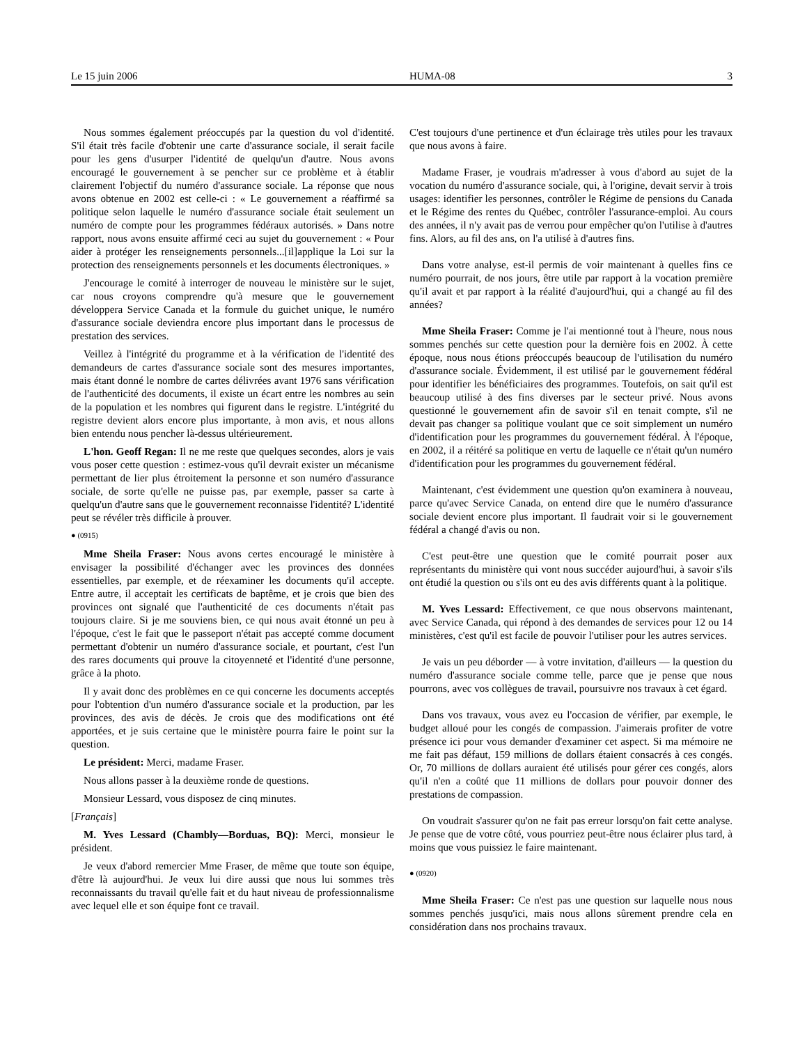Le 15 juin 2006 HUMA-08 3
Nous sommes également préoccupés par la question du vol d'identité. S'il était très facile d'obtenir une carte d'assurance sociale, il serait facile pour les gens d'usurper l'identité de quelqu'un d'autre. Nous avons encouragé le gouvernement à se pencher sur ce problème et à établir clairement l'objectif du numéro d'assurance sociale. La réponse que nous avons obtenue en 2002 est celle-ci : « Le gouvernement a réaffirmé sa politique selon laquelle le numéro d'assurance sociale était seulement un numéro de compte pour les programmes fédéraux autorisés. » Dans notre rapport, nous avons ensuite affirmé ceci au sujet du gouvernement : « Pour aider à protéger les renseignements personnels...[il]applique la Loi sur la protection des renseignements personnels et les documents électroniques. »
J'encourage le comité à interroger de nouveau le ministère sur le sujet, car nous croyons comprendre qu'à mesure que le gouvernement développera Service Canada et la formule du guichet unique, le numéro d'assurance sociale deviendra encore plus important dans le processus de prestation des services.
Veillez à l'intégrité du programme et à la vérification de l'identité des demandeurs de cartes d'assurance sociale sont des mesures importantes, mais étant donné le nombre de cartes délivrées avant 1976 sans vérification de l'authenticité des documents, il existe un écart entre les nombres au sein de la population et les nombres qui figurent dans le registre. L'intégrité du registre devient alors encore plus importante, à mon avis, et nous allons bien entendu nous pencher là-dessus ultérieurement.
L'hon. Geoff Regan: Il ne me reste que quelques secondes, alors je vais vous poser cette question : estimez-vous qu'il devrait exister un mécanisme permettant de lier plus étroitement la personne et son numéro d'assurance sociale, de sorte qu'elle ne puisse pas, par exemple, passer sa carte à quelqu'un d'autre sans que le gouvernement reconnaisse l'identité? L'identité peut se révéler très difficile à prouver.
● (0915)
Mme Sheila Fraser: Nous avons certes encouragé le ministère à envisager la possibilité d'échanger avec les provinces des données essentielles, par exemple, et de réexaminer les documents qu'il accepte. Entre autre, il acceptait les certificats de baptême, et je crois que bien des provinces ont signalé que l'authenticité de ces documents n'était pas toujours claire. Si je me souviens bien, ce qui nous avait étonné un peu à l'époque, c'est le fait que le passeport n'était pas accepté comme document permettant d'obtenir un numéro d'assurance sociale, et pourtant, c'est l'un des rares documents qui prouve la citoyenneté et l'identité d'une personne, grâce à la photo.
Il y avait donc des problèmes en ce qui concerne les documents acceptés pour l'obtention d'un numéro d'assurance sociale et la production, par les provinces, des avis de décès. Je crois que des modifications ont été apportées, et je suis certaine que le ministère pourra faire le point sur la question.
Le président: Merci, madame Fraser.
Nous allons passer à la deuxième ronde de questions.
Monsieur Lessard, vous disposez de cinq minutes.
[Français]
M. Yves Lessard (Chambly—Borduas, BQ): Merci, monsieur le président.
Je veux d'abord remercier Mme Fraser, de même que toute son équipe, d'être là aujourd'hui. Je veux lui dire aussi que nous lui sommes très reconnaissants du travail qu'elle fait et du haut niveau de professionnalisme avec lequel elle et son équipe font ce travail.
C'est toujours d'une pertinence et d'un éclairage très utiles pour les travaux que nous avons à faire.
Madame Fraser, je voudrais m'adresser à vous d'abord au sujet de la vocation du numéro d'assurance sociale, qui, à l'origine, devait servir à trois usages: identifier les personnes, contrôler le Régime de pensions du Canada et le Régime des rentes du Québec, contrôler l'assurance-emploi. Au cours des années, il n'y avait pas de verrou pour empêcher qu'on l'utilise à d'autres fins. Alors, au fil des ans, on l'a utilisé à d'autres fins.
Dans votre analyse, est-il permis de voir maintenant à quelles fins ce numéro pourrait, de nos jours, être utile par rapport à la vocation première qu'il avait et par rapport à la réalité d'aujourd'hui, qui a changé au fil des années?
Mme Sheila Fraser: Comme je l'ai mentionné tout à l'heure, nous nous sommes penchés sur cette question pour la dernière fois en 2002. À cette époque, nous nous étions préoccupés beaucoup de l'utilisation du numéro d'assurance sociale. Évidemment, il est utilisé par le gouvernement fédéral pour identifier les bénéficiaires des programmes. Toutefois, on sait qu'il est beaucoup utilisé à des fins diverses par le secteur privé. Nous avons questionné le gouvernement afin de savoir s'il en tenait compte, s'il ne devait pas changer sa politique voulant que ce soit simplement un numéro d'identification pour les programmes du gouvernement fédéral. À l'époque, en 2002, il a réitéré sa politique en vertu de laquelle ce n'était qu'un numéro d'identification pour les programmes du gouvernement fédéral.
Maintenant, c'est évidemment une question qu'on examinera à nouveau, parce qu'avec Service Canada, on entend dire que le numéro d'assurance sociale devient encore plus important. Il faudrait voir si le gouvernement fédéral a changé d'avis ou non.
C'est peut-être une question que le comité pourrait poser aux représentants du ministère qui vont nous succéder aujourd'hui, à savoir s'ils ont étudié la question ou s'ils ont eu des avis différents quant à la politique.
M. Yves Lessard: Effectivement, ce que nous observons maintenant, avec Service Canada, qui répond à des demandes de services pour 12 ou 14 ministères, c'est qu'il est facile de pouvoir l'utiliser pour les autres services.
Je vais un peu déborder — à votre invitation, d'ailleurs — la question du numéro d'assurance sociale comme telle, parce que je pense que nous pourrons, avec vos collègues de travail, poursuivre nos travaux à cet égard.
Dans vos travaux, vous avez eu l'occasion de vérifier, par exemple, le budget alloué pour les congés de compassion. J'aimerais profiter de votre présence ici pour vous demander d'examiner cet aspect. Si ma mémoire ne me fait pas défaut, 159 millions de dollars étaient consacrés à ces congés. Or, 70 millions de dollars auraient été utilisés pour gérer ces congés, alors qu'il n'en a coûté que 11 millions de dollars pour pouvoir donner des prestations de compassion.
On voudrait s'assurer qu'on ne fait pas erreur lorsqu'on fait cette analyse. Je pense que de votre côté, vous pourriez peut-être nous éclairer plus tard, à moins que vous puissiez le faire maintenant.
● (0920)
Mme Sheila Fraser: Ce n'est pas une question sur laquelle nous nous sommes penchés jusqu'ici, mais nous allons sûrement prendre cela en considération dans nos prochains travaux.